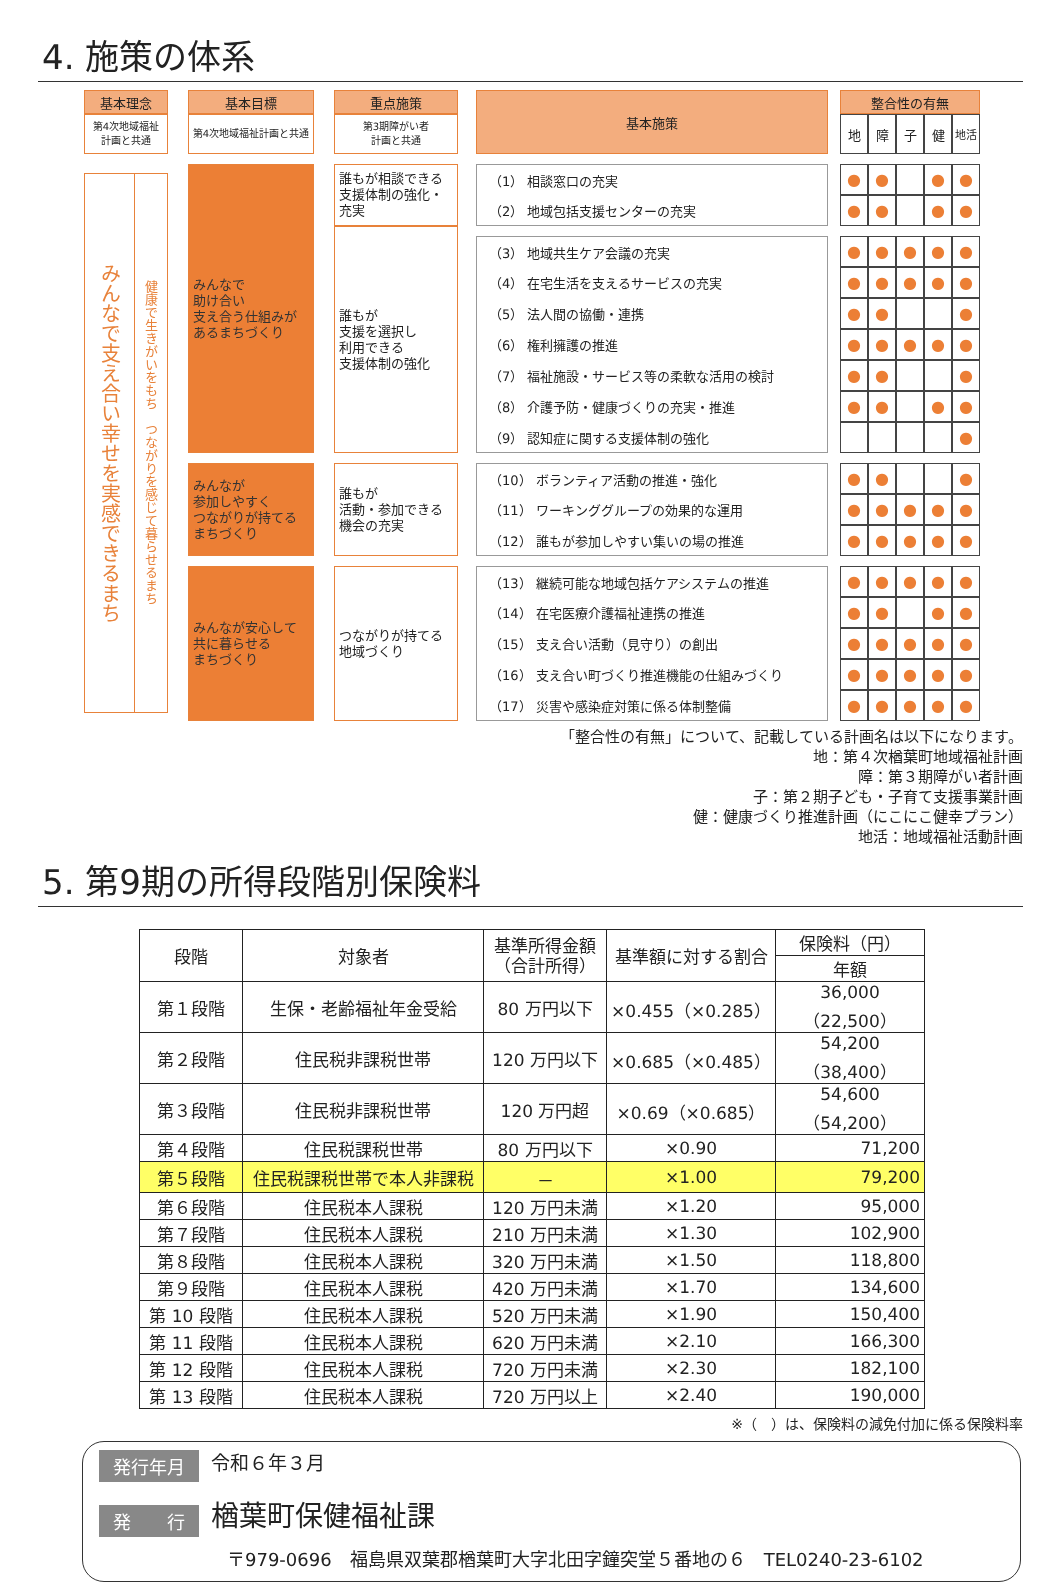4. 施策の体系
| 基本理念 | | 基本目標 | | 重点施策 | | 基本施策 | | 整合性の有無 | | | | |
| 第4次地域福祉 計画と共通 | | 第4次地域福祉計画と共通 | | 第3期障がい者 計画と共通 | | | | 地 | 障 | 子 | 健 | 地活 |
| / みんなで支え合い幸せを実感できるまち / 健康で生きがいをもち つながりを感じて暮らせるまち / | | みんなで 助け合い 支え合う仕組みが あるまちづくり | | 誰もが相談できる 支援体制の強化・ 充実 | | （1） 相談窓口の充実 | | ● | ● | | ● | ● |
| | | | | | | （2） 地域包括支援センターの充実 | | ● | ● | | ● | ● |
| | | | | 誰もが 支援を選択し 利用できる 支援体制の強化 | | | | | | | | |
| | | | | | | （3） 地域共生ケア会議の充実 | | ● | ● | ● | ● | ● |
| | | | | | | （4） 在宅生活を支えるサービスの充実 | | ● | ● | ● | ● | ● |
| | | | | | | （5） 法人間の協働・連携 | | ● | ● | | | ● |
| | | | | | | （6） 権利擁護の推進 | | ● | ● | ● | ● | ● |
| | | | | | | （7） 福祉施設・サービス等の柔軟な活用の検討 | | ● | ● | | | ● |
| | | | | | | （8） 介護予防・健康づくりの充実・推進 | | ● | ● | | ● | ● |
| | | | | | | （9） 認知症に関する支援体制の強化 | | | | | | ● |
| | | みんなが 参加しやすく つながりが持てる まちづくり | | 誰もが 活動・参加できる 機会の充実 | | （10） ボランティア活動の推進・強化 | | ● | ● | | | ● |
| | | | | | | （11） ワーキンググループの効果的な運用 | | ● | ● | ● | ● | ● |
| | | | | | | （12） 誰もが参加しやすい集いの場の推進 | | ● | ● | ● | ● | ● |
| | | みんなが安心して 共に暮らせる まちづくり | | つながりが持てる 地域づくり | | （13） 継続可能な地域包括ケアシステムの推進 | | ● | ● | ● | ● | ● |
| | | | | | | （14） 在宅医療介護福祉連携の推進 | | ● | ● | | ● | ● |
| | | | | | | （15） 支え合い活動（見守り）の創出 | | ● | ● | ● | ● | ● |
| | | | | | | （16） 支え合い町づくり推進機能の仕組みづくり | | ● | ● | ● | ● | ● |
| | | | | | | （17） 災害や感染症対策に係る体制整備 | | ● | ● | ● | ● | ● |
「整合性の有無」について、記載している計画名は以下になります。
地：第４次楢葉町地域福祉計画
障：第３期障がい者計画
子：第２期子ども・子育て支援事業計画
健：健康づくり推進計画（にこにこ健幸プラン）
地活：地域福祉活動計画
5. 第9期の所得段階別保険料
| 段階 | 対象者 | 基準所得金額 （合計所得） | 基準額に対する割合 | 保険料（円） |
| --- | --- | --- | --- | --- |
| | | | | 年額 |
| 第１段階 | 生保・老齢福祉年金受給 | 80 万円以下 | ×0.455（×0.285） | 36,000（22,500） |
| 第２段階 | 住民税非課税世帯 | 120 万円以下 | ×0.685（×0.485） | 54,200（38,400） |
| 第３段階 | 住民税非課税世帯 | 120 万円超 | ×0.69（×0.685） | 54,600（54,200） |
| 第４段階 | 住民税課税世帯 | 80 万円以下 | ×0.90 | 71,200 |
| 第５段階 | 住民税課税世帯で本人非課税 | － | ×1.00 | 79,200 |
| 第６段階 | 住民税本人課税 | 120 万円未満 | ×1.20 | 95,000 |
| 第７段階 | 住民税本人課税 | 210 万円未満 | ×1.30 | 102,900 |
| 第８段階 | 住民税本人課税 | 320 万円未満 | ×1.50 | 118,800 |
| 第９段階 | 住民税本人課税 | 420 万円未満 | ×1.70 | 134,600 |
| 第 10 段階 | 住民税本人課税 | 520 万円未満 | ×1.90 | 150,400 |
| 第 11 段階 | 住民税本人課税 | 620 万円未満 | ×2.10 | 166,300 |
| 第 12 段階 | 住民税本人課税 | 720 万円未満 | ×2.30 | 182,100 |
| 第 13 段階 | 住民税本人課税 | 720 万円以上 | ×2.40 | 190,000 |
※（　）は、保険料の減免付加に係る保険料率
発行年月 令和６年３月
発　　行 楢葉町保健福祉課
〒979-0696　福島県双葉郡楢葉町大字北田字鐘突堂５番地の６　TEL0240-23-6102